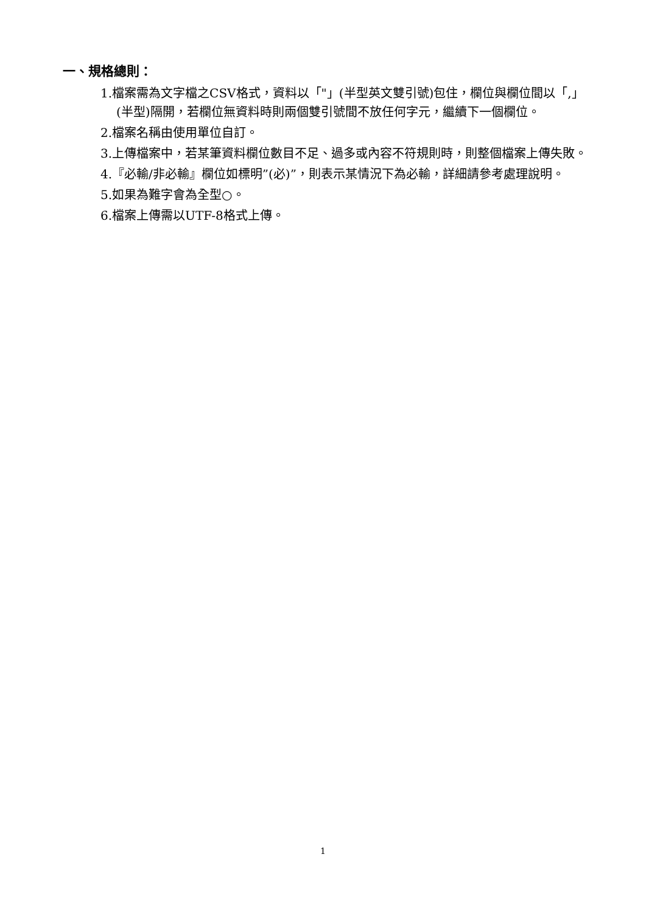一、規格總則：
1.檔案需為文字檔之CSV格式，資料以「"」(半型英文雙引號)包住，欄位與欄位間以「,」(半型)隔開，若欄位無資料時則兩個雙引號間不放任何字元，繼續下一個欄位。
2.檔案名稱由使用單位自訂。
3.上傳檔案中，若某筆資料欄位數目不足、過多或內容不符規則時，則整個檔案上傳失敗。
4.『必輸/非必輸』欄位如標明”(必)”，則表示某情況下為必輸，詳細請參考處理說明。
5.如果為難字會為全型○。
6.檔案上傳需以UTF-8格式上傳。
1